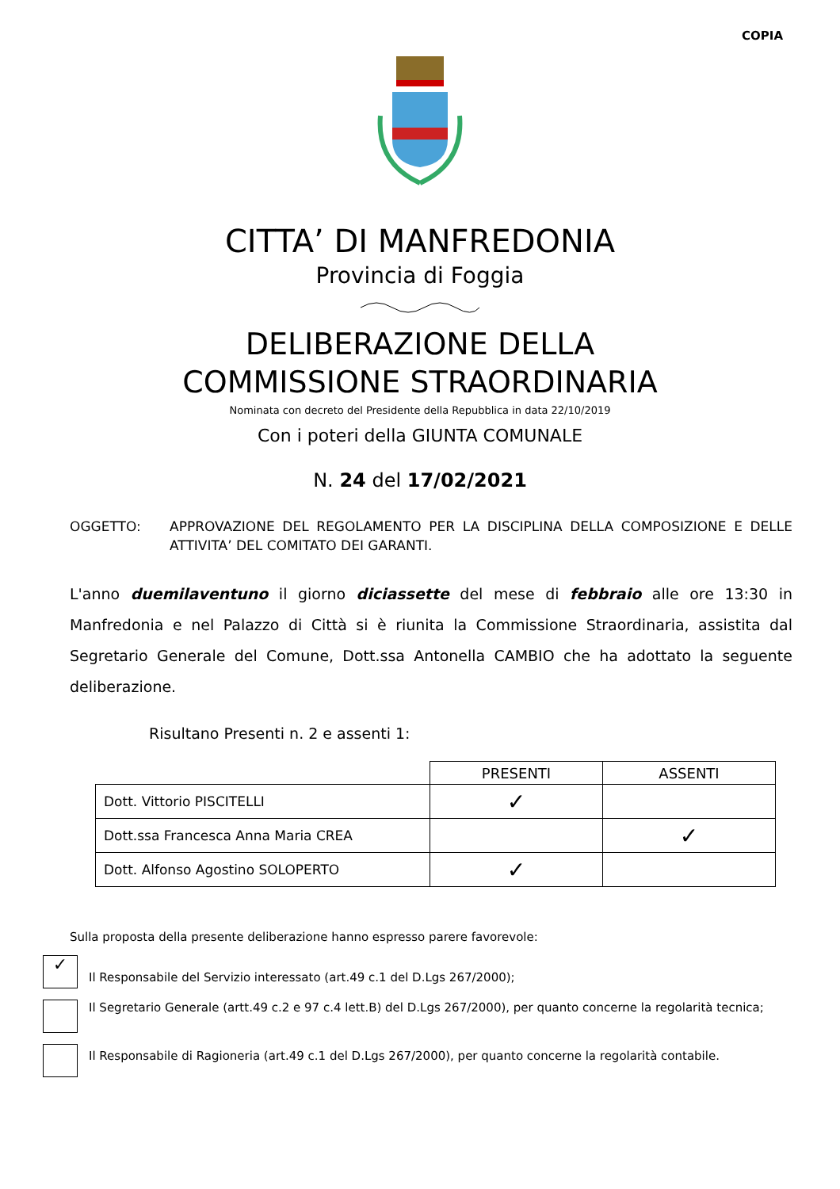COPIA
CITTA’ DI MANFREDONIA
Provincia di Foggia
DELIBERAZIONE DELLA
COMMISSIONE STRAORDINARIA
Nominata con decreto del Presidente della Repubblica in data 22/10/2019
Con i poteri della GIUNTA COMUNALE
N. 24 del 17/02/2021
OGGETTO: APPROVAZIONE DEL REGOLAMENTO PER LA DISCIPLINA DELLA COMPOSIZIONE E DELLE ATTIVITA’ DEL COMITATO DEI GARANTI.
L'anno duemilaventuno il giorno diciassette del mese di febbraio alle ore 13:30 in Manfredonia e nel Palazzo di Città si è riunita la Commissione Straordinaria, assistita dal Segretario Generale del Comune, Dott.ssa Antonella CAMBIO che ha adottato la seguente deliberazione.
Risultano Presenti n. 2 e assenti 1:
| | PRESENTI | ASSENTI |
| --- | --- | --- |
| Dott. Vittorio PISCITELLI | ✓ | |
| Dott.ssa Francesca Anna Maria CREA | | ✓ |
| Dott. Alfonso Agostino SOLOPERTO | ✓ | |
Sulla proposta della presente deliberazione hanno espresso parere favorevole:
✓
Il Responsabile del Servizio interessato (art.49 c.1 del D.Lgs 267/2000);
Il Segretario Generale (artt.49 c.2 e 97 c.4 lett.B) del D.Lgs 267/2000), per quanto concerne la regolarità tecnica;
Il Responsabile di Ragioneria (art.49 c.1 del D.Lgs 267/2000), per quanto concerne la regolarità contabile.